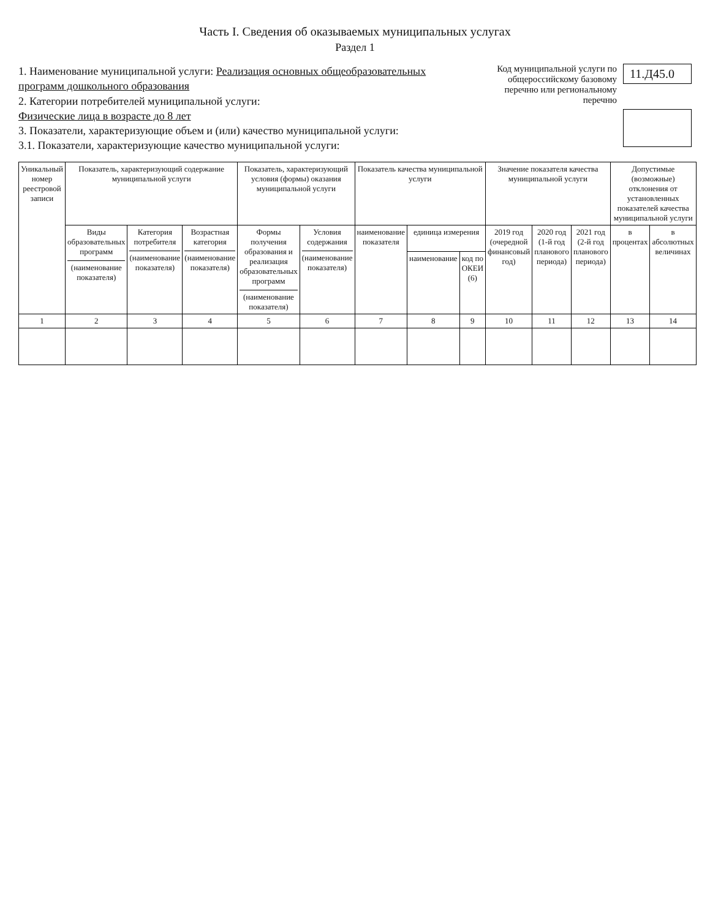Часть I. Сведения об оказываемых муниципальных услугах
Раздел 1
1. Наименование муниципальной услуги: Реализация основных общеобразовательных программ дошкольного образования
2. Категории потребителей муниципальной услуги:
Физические лица в возрасте до 8 лет
3. Показатели, характеризующие объем и (или) качество муниципальной услуги:
3.1. Показатели, характеризующие качество муниципальной услуги:
Код муниципальной услуги по общероссийскому базовому перечню или региональному перечню
11.Д45.0
| Уникальный номер реестровой записи | Показатель, характеризующий содержание муниципальной услуги | | | Показатель, характеризующий условия (формы) оказания муниципальной услуги | | Показатель качества муниципальной услуги | | | Значение показателя качества муниципальной услуги | | | Допустимые (возможные) отклонения от установленных показателей качества муниципальной услуги | |
| --- | --- | --- | --- | --- | --- | --- | --- | --- | --- | --- | --- | --- | --- |
| | Виды образовательных программ (наименование показателя) | Категория потребителя (наименование показателя) | Возрастная категория (наименование показателя) | Формы получения образования и реализация образовательных программ (наименование показателя) | Условия содержания (наименование показателя) | наименование показателя | единица измерения | | 2019 год (очередной финансовый год) | 2020 год (1-й год планового периода) | 2021 год (2-й год планового периода) | в процентах | в абсолютных величинах |
| | | | | | | | наименование | код по ОКЕИ (6) | | | | | |
| 1 | 2 | 3 | 4 | 5 | 6 | 7 | 8 | 9 | 10 | 11 | 12 | 13 | 14 |